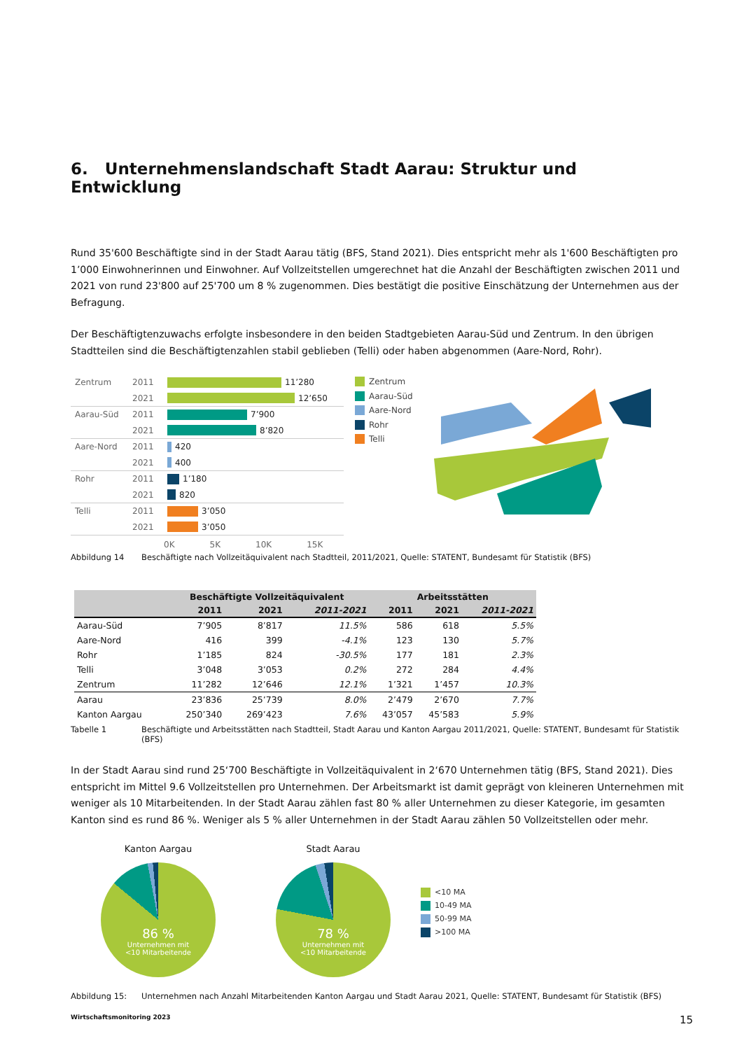6. Unternehmenslandschaft Stadt Aarau: Struktur und Entwicklung
Rund 35'600 Beschäftigte sind in der Stadt Aarau tätig (BFS, Stand 2021). Dies entspricht mehr als 1'600 Beschäftigten pro 1’000 Einwohnerinnen und Einwohner. Auf Vollzeitstellen umgerechnet hat die Anzahl der Beschäftigten zwischen 2011 und 2021 von rund 23'800 auf 25'700 um 8 % zugenommen. Dies bestätigt die positive Einschätzung der Unternehmen aus der Befragung.
Der Beschäftigtenzuwachs erfolgte insbesondere in den beiden Stadtgebieten Aarau-Süd und Zentrum. In den übrigen Stadtteilen sind die Beschäftigtenzahlen stabil geblieben (Telli) oder haben abgenommen (Aare-Nord, Rohr).
Zentrum 2011 11’280
2021 12’650
Aarau-Süd 2011 7’900
2021 8’820
Aare-Nord 2011 420
2021 400
Rohr 2011 1’180
2021 820
Telli 2011 3’050
2021 3’050
0K 5K 10K 15K
Zentrum
Aarau-Süd
Aare-Nord
Rohr
Telli
Abbildung 14 Beschäftigte nach Vollzeitäquivalent nach Stadtteil, 2011/2021, Quelle: STATENT, Bundesamt für Statistik (BFS)
| | Beschäftigte Vollzeitäquivalent | | | Arbeitsstätten | | |
| --- | --- | --- | --- | --- | --- | --- |
| | 2011 | 2021 | 2011-2021 | 2011 | 2021 | 2011-2021 |
| Aarau-Süd | 7’905 | 8’817 | 11.5% | 586 | 618 | 5.5% |
| Aare-Nord | 416 | 399 | -4.1% | 123 | 130 | 5.7% |
| Rohr | 1’185 | 824 | -30.5% | 177 | 181 | 2.3% |
| Telli | 3’048 | 3’053 | 0.2% | 272 | 284 | 4.4% |
| Zentrum | 11’282 | 12’646 | 12.1% | 1’321 | 1’457 | 10.3% |
| Aarau | 23’836 | 25’739 | 8.0% | 2’479 | 2’670 | 7.7% |
| Kanton Aargau | 250’340 | 269’423 | 7.6% | 43’057 | 45’583 | 5.9% |
Tabelle 1 Beschäftigte und Arbeitsstätten nach Stadtteil, Stadt Aarau und Kanton Aargau 2011/2021, Quelle: STATENT, Bundesamt für Statistik (BFS)
In der Stadt Aarau sind rund 25‘700 Beschäftigte in Vollzeitäquivalent in 2‘670 Unternehmen tätig (BFS, Stand 2021). Dies entspricht im Mittel 9.6 Vollzeitstellen pro Unternehmen. Der Arbeitsmarkt ist damit geprägt von kleineren Unternehmen mit weniger als 10 Mitarbeitenden. In der Stadt Aarau zählen fast 80 % aller Unternehmen zu dieser Kategorie, im gesamten Kanton sind es rund 86 %. Weniger als 5 % aller Unternehmen in der Stadt Aarau zählen 50 Vollzeitstellen oder mehr.
Kanton Aargau
86 %
Unternehmen mit
<10 Mitarbeitende
Stadt Aarau
78 %
Unternehmen mit
<10 Mitarbeitende
<10 MA
10-49 MA
50-99 MA
>100 MA
Abbildung 15: Unternehmen nach Anzahl Mitarbeitenden Kanton Aargau und Stadt Aarau 2021, Quelle: STATENT, Bundesamt für Statistik (BFS)
Wirtschaftsmonitoring 2023 15